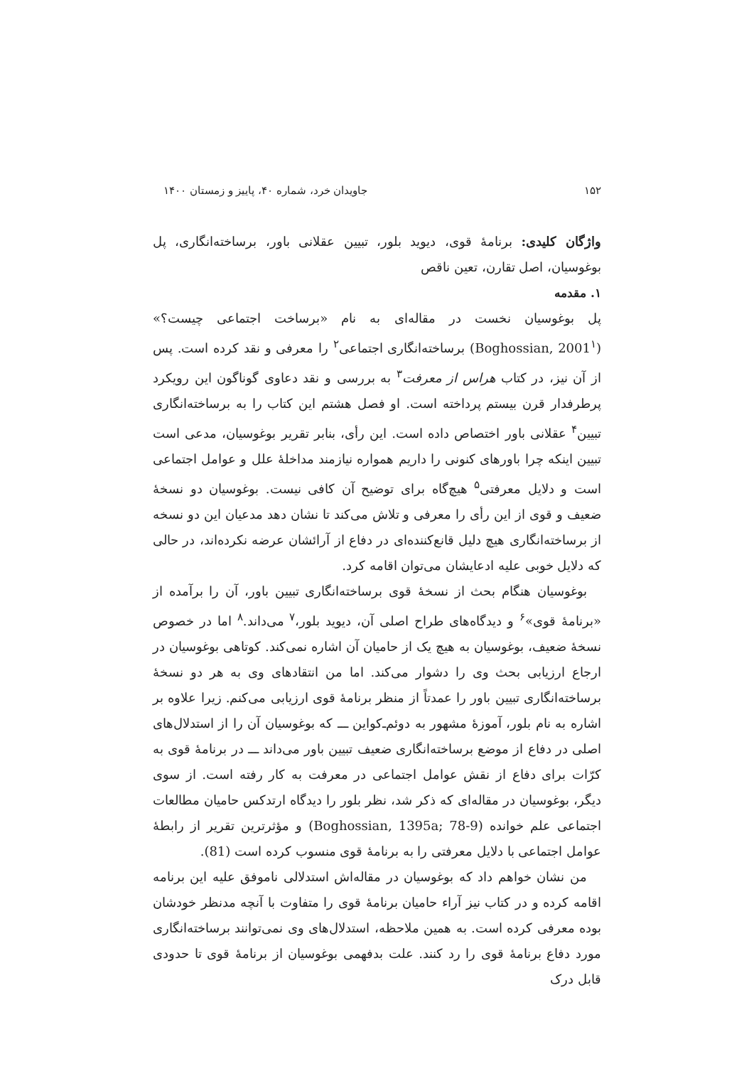۱۵۲ جاویدان خرد، شماره ۴۰، پاییز و زمستان ۱۴۰۰
واژگان کلیدی: برنامهٔ قوی، دیوید بلور، تبیین عقلانی باور، برساخته‌انگاری، پل بوغوسیان، اصل تقارن، تعین ناقص
۱. مقدمه
پل بوغوسیان نخست در مقاله‌ای به نام «برساخت اجتماعی چیست؟» (Boghossian, 2001<sup>۱</sup>) برساخته‌انگاری اجتماعی<sup>۲</sup> را معرفی و نقد کرده است. پس از آن نیز، در کتاب هراس از معرفت<sup>۳</sup> به بررسی و نقد دعاوی گوناگون این رویکرد پرطرفدار قرن بیستم پرداخته است. او فصل هشتم این کتاب را به برساخته‌انگاری تبیین<sup>۴</sup> عقلانی باور اختصاص داده است. این رأی، بنابر تقریر بوغوسیان، مدعی است تبیین اینکه چرا باورهای کنونی را داریم همواره نیازمند مداخلهٔ علل و عوامل اجتماعی است و دلایل معرفتی<sup>۵</sup> هیچ‌گاه برای توضیح آن کافی نیست. بوغوسیان دو نسخهٔ ضعیف و قوی از این رأی را معرفی و تلاش می‌کند تا نشان دهد مدعیان این دو نسخه از برساخته‌انگاری هیچ دلیل قانع‌کننده‌ای در دفاع از آرائشان عرضه نکرده‌اند، در حالی که دلایل خوبی علیه ادعایشان می‌توان اقامه کرد.
بوغوسیان هنگام بحث از نسخهٔ قوی برساخته‌انگاری تبیین باور، آن را برآمده از «برنامهٔ قوی»<sup>۶</sup> و دیدگاه‌های طراح اصلی آن، دیوید بلور،<sup>۷</sup> می‌داند.<sup>۸</sup> اما در خصوص نسخهٔ ضعیف، بوغوسیان به هیچ یک از حامیان آن اشاره نمی‌کند. کوتاهی بوغوسیان در ارجاع ارزیابی بحث وی را دشوار می‌کند. اما من انتقادهای وی به هر دو نسخهٔ برساخته‌انگاری تبیین باور را عمدتاً از منظر برنامهٔ قوی ارزیابی می‌کنم. زیرا علاوه بر اشاره به نام بلور، آموزهٔ مشهور به دوئم‌ـ‌کواین ـــ که بوغوسیان آن را از استدلال‌های اصلی در دفاع از موضع برساخته‌انگاری ضعیف تبیین باور می‌داند ـــ در برنامهٔ قوی به کرّات برای دفاع از نقش عوامل اجتماعی در معرفت به کار رفته است. از سوی دیگر، بوغوسیان در مقاله‌ای که ذکر شد، نظر بلور را دیدگاه ارتدکس حامیان مطالعات اجتماعی علم خوانده (Boghossian, 1395a; 78-9) و مؤثرترین تقریر از رابطهٔ عوامل اجتماعی با دلایل معرفتی را به برنامهٔ قوی منسوب کرده است (81).
من نشان خواهم داد که بوغوسیان در مقاله‌اش استدلالی ناموفق علیه این برنامه اقامه کرده و در کتاب نیز آراء حامیان برنامهٔ قوی را متفاوت با آنچه مدنظر خودشان بوده معرفی کرده است. به همین ملاحظه، استدلال‌های وی نمی‌توانند برساخته‌انگاری مورد دفاع برنامهٔ قوی را رد کنند. علت بدفهمی بوغوسیان از برنامهٔ قوی تا حدودی قابل درک